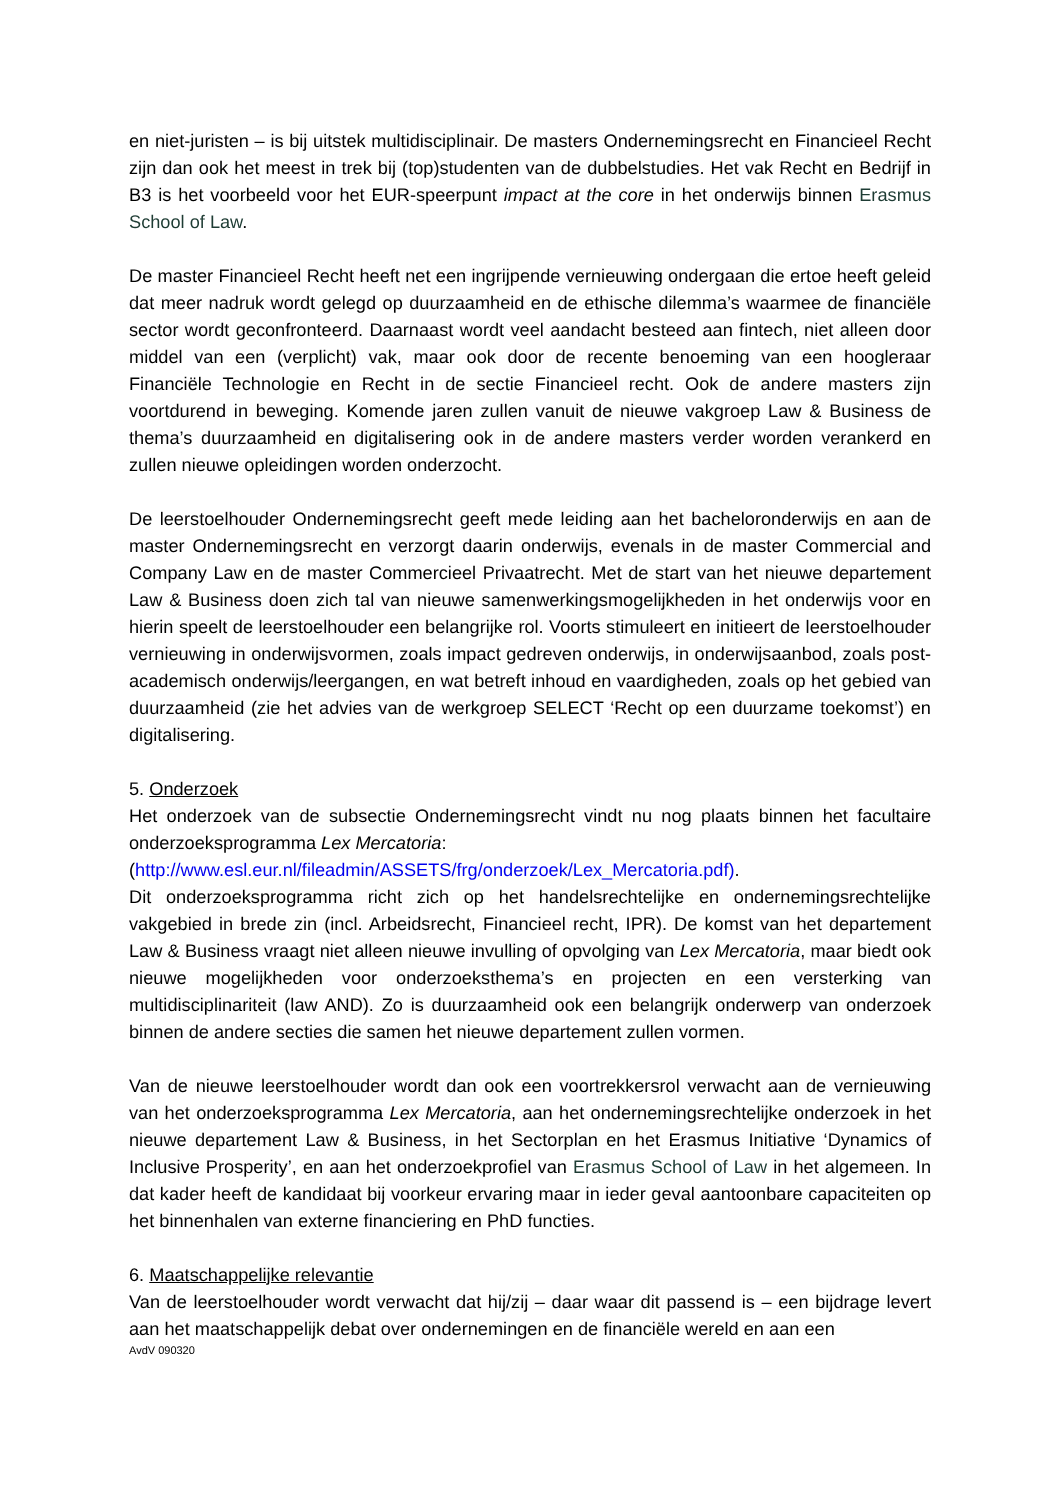en niet-juristen – is bij uitstek multidisciplinair. De masters Ondernemingsrecht en Financieel Recht zijn dan ook het meest in trek bij (top)studenten van de dubbelstudies. Het vak Recht en Bedrijf in B3 is het voorbeeld voor het EUR-speerpunt impact at the core in het onderwijs binnen Erasmus School of Law.
De master Financieel Recht heeft net een ingrijpende vernieuwing ondergaan die ertoe heeft geleid dat meer nadruk wordt gelegd op duurzaamheid en de ethische dilemma’s waarmee de financiële sector wordt geconfronteerd. Daarnaast wordt veel aandacht besteed aan fintech, niet alleen door middel van een (verplicht) vak, maar ook door de recente benoeming van een hoogleraar Financiële Technologie en Recht in de sectie Financieel recht. Ook de andere masters zijn voortdurend in beweging. Komende jaren zullen vanuit de nieuwe vakgroep Law & Business de thema’s duurzaamheid en digitalisering ook in de andere masters verder worden verankerd en zullen nieuwe opleidingen worden onderzocht.
De leerstoelhouder Ondernemingsrecht geeft mede leiding aan het bacheloronderwijs en aan de master Ondernemingsrecht en verzorgt daarin onderwijs, evenals in de master Commercial and Company Law en de master Commercieel Privaatrecht. Met de start van het nieuwe departement Law & Business doen zich tal van nieuwe samenwerkingsmogelijkheden in het onderwijs voor en hierin speelt de leerstoelhouder een belangrijke rol. Voorts stimuleert en initieert de leerstoelhouder vernieuwing in onderwijsvormen, zoals impact gedreven onderwijs, in onderwijsaanbod, zoals post-academisch onderwijs/leergangen, en wat betreft inhoud en vaardigheden, zoals op het gebied van duurzaamheid (zie het advies van de werkgroep SELECT ‘Recht op een duurzame toekomst’) en digitalisering.
5. Onderzoek
Het onderzoek van de subsectie Ondernemingsrecht vindt nu nog plaats binnen het facultaire onderzoeksprogramma Lex Mercatoria:
(http://www.esl.eur.nl/fileadmin/ASSETS/frg/onderzoek/Lex_Mercatoria.pdf).
Dit onderzoeksprogramma richt zich op het handelsrechtelijke en ondernemingsrechtelijke vakgebied in brede zin (incl. Arbeidsrecht, Financieel recht, IPR). De komst van het departement Law & Business vraagt niet alleen nieuwe invulling of opvolging van Lex Mercatoria, maar biedt ook nieuwe mogelijkheden voor onderzoeksthema’s en projecten en een versterking van multidisciplinariteit (law AND). Zo is duurzaamheid ook een belangrijk onderwerp van onderzoek binnen de andere secties die samen het nieuwe departement zullen vormen.
Van de nieuwe leerstoelhouder wordt dan ook een voortrekkersrol verwacht aan de vernieuwing van het onderzoeksprogramma Lex Mercatoria, aan het ondernemingsrechtelijke onderzoek in het nieuwe departement Law & Business, in het Sectorplan en het Erasmus Initiative ‘Dynamics of Inclusive Prosperity’, en aan het onderzoekprofiel van Erasmus School of Law in het algemeen. In dat kader heeft de kandidaat bij voorkeur ervaring maar in ieder geval aantoonbare capaciteiten op het binnenhalen van externe financiering en PhD functies.
6. Maatschappelijke relevantie
Van de leerstoelhouder wordt verwacht dat hij/zij – daar waar dit passend is – een bijdrage levert aan het maatschappelijk debat over ondernemingen en de financiële wereld en aan een
AvdV 090320